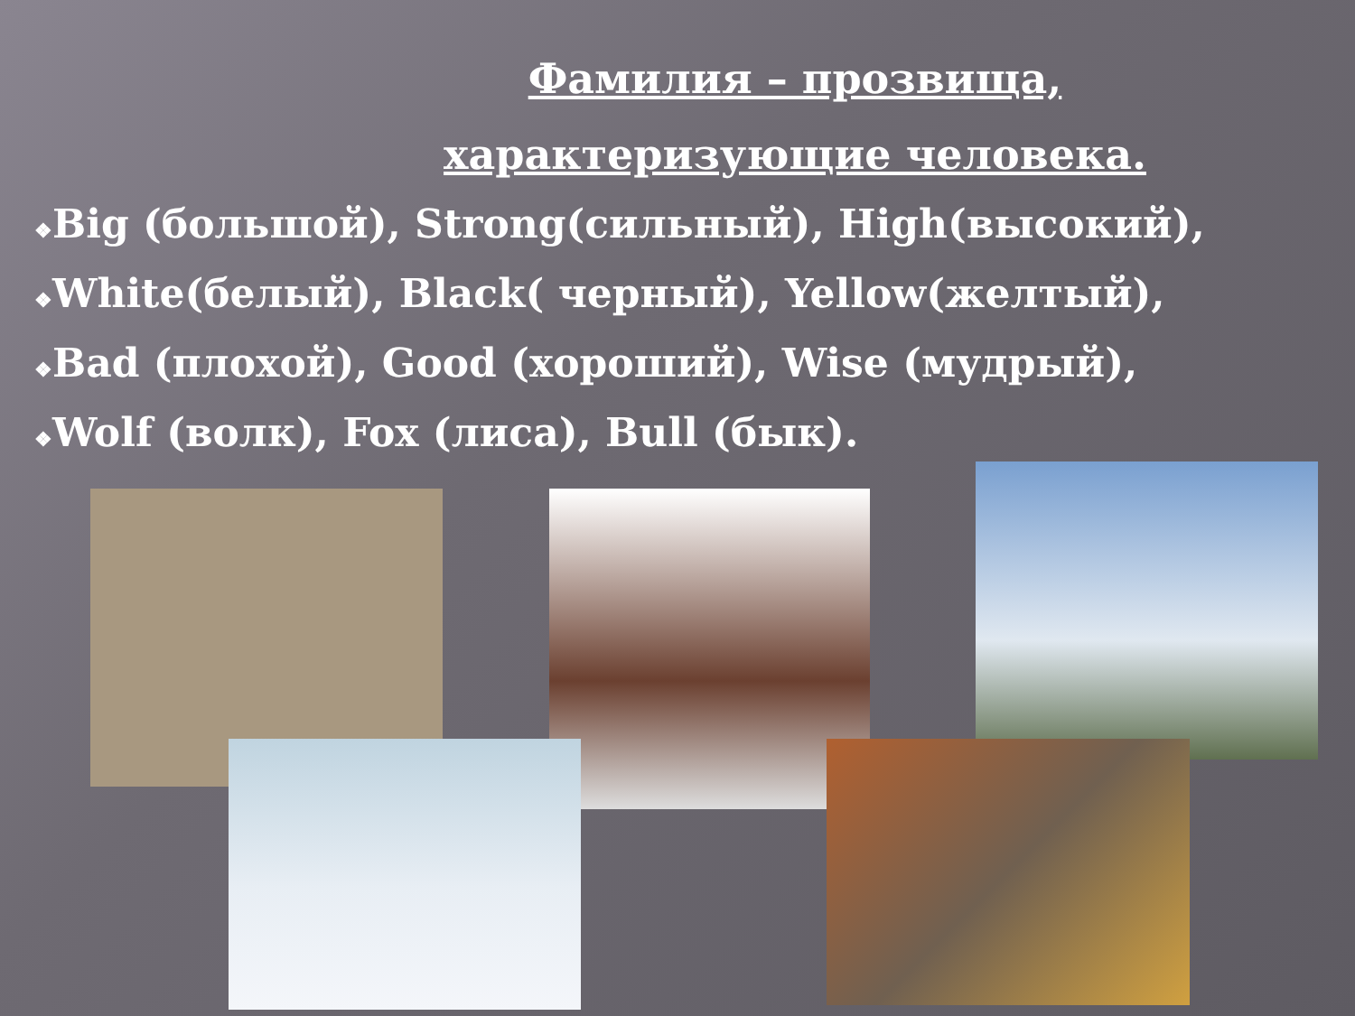Фамилия – прозвища,
характеризующие человека.
❖Big (большой), Strong(сильный), High(высокий),
❖White(белый), Black( черный), Yellow(желтый),
❖Bad (плохой), Good (хороший), Wise (мудрый),
❖Wolf (волк), Fox (лиса), Bull (бык).